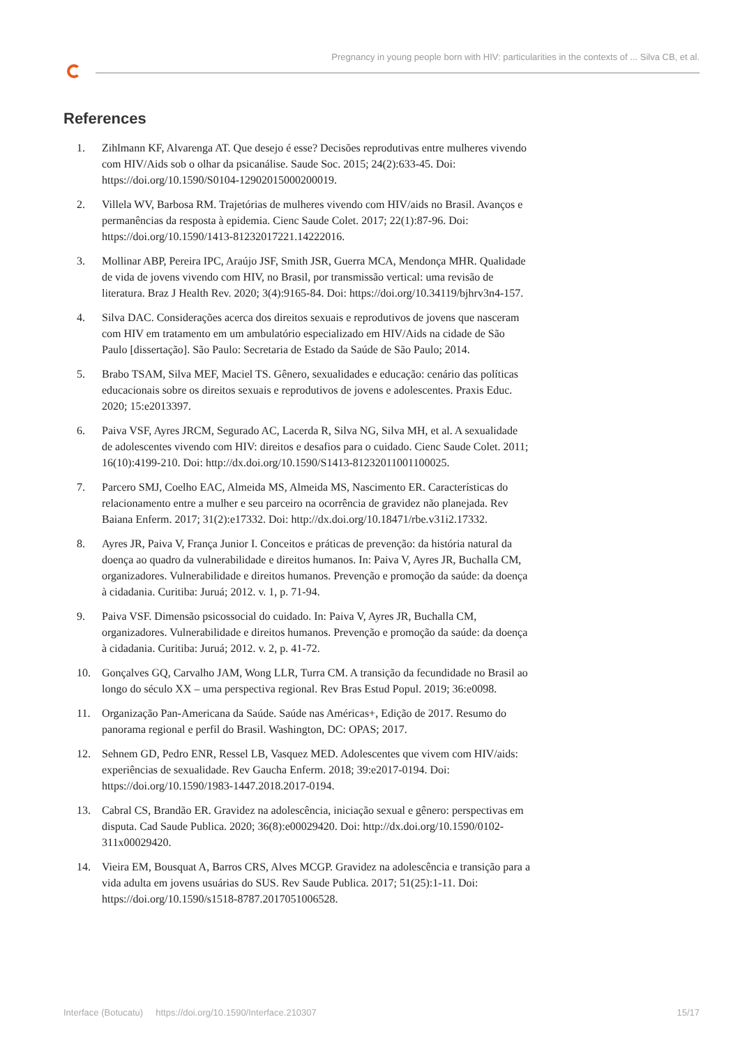Pregnancy in young people born with HIV: particularities in the contexts of ... Silva CB, et al.
References
1. Zihlmann KF, Alvarenga AT. Que desejo é esse? Decisões reprodutivas entre mulheres vivendo com HIV/Aids sob o olhar da psicanálise. Saude Soc. 2015; 24(2):633-45. Doi: https://doi.org/10.1590/S0104-12902015000200019.
2. Villela WV, Barbosa RM. Trajetórias de mulheres vivendo com HIV/aids no Brasil. Avanços e permanências da resposta à epidemia. Cienc Saude Colet. 2017; 22(1):87-96. Doi: https://doi.org/10.1590/1413-81232017221.14222016.
3. Mollinar ABP, Pereira IPC, Araújo JSF, Smith JSR, Guerra MCA, Mendonça MHR. Qualidade de vida de jovens vivendo com HIV, no Brasil, por transmissão vertical: uma revisão de literatura. Braz J Health Rev. 2020; 3(4):9165-84. Doi: https://doi.org/10.34119/bjhrv3n4-157.
4. Silva DAC. Considerações acerca dos direitos sexuais e reprodutivos de jovens que nasceram com HIV em tratamento em um ambulatório especializado em HIV/Aids na cidade de São Paulo [dissertação]. São Paulo: Secretaria de Estado da Saúde de São Paulo; 2014.
5. Brabo TSAM, Silva MEF, Maciel TS. Gênero, sexualidades e educação: cenário das políticas educacionais sobre os direitos sexuais e reprodutivos de jovens e adolescentes. Praxis Educ. 2020; 15:e2013397.
6. Paiva VSF, Ayres JRCM, Segurado AC, Lacerda R, Silva NG, Silva MH, et al. A sexualidade de adolescentes vivendo com HIV: direitos e desafios para o cuidado. Cienc Saude Colet. 2011; 16(10):4199-210. Doi: http://dx.doi.org/10.1590/S1413-81232011001100025.
7. Parcero SMJ, Coelho EAC, Almeida MS, Almeida MS, Nascimento ER. Características do relacionamento entre a mulher e seu parceiro na ocorrência de gravidez não planejada. Rev Baiana Enferm. 2017; 31(2):e17332. Doi: http://dx.doi.org/10.18471/rbe.v31i2.17332.
8. Ayres JR, Paiva V, França Junior I. Conceitos e práticas de prevenção: da história natural da doença ao quadro da vulnerabilidade e direitos humanos. In: Paiva V, Ayres JR, Buchalla CM, organizadores. Vulnerabilidade e direitos humanos. Prevenção e promoção da saúde: da doença à cidadania. Curitiba: Juruá; 2012. v. 1, p. 71-94.
9. Paiva VSF. Dimensão psicossocial do cuidado. In: Paiva V, Ayres JR, Buchalla CM, organizadores. Vulnerabilidade e direitos humanos. Prevenção e promoção da saúde: da doença à cidadania. Curitiba: Juruá; 2012. v. 2, p. 41-72.
10. Gonçalves GQ, Carvalho JAM, Wong LLR, Turra CM. A transição da fecundidade no Brasil ao longo do século XX – uma perspectiva regional. Rev Bras Estud Popul. 2019; 36:e0098.
11. Organização Pan-Americana da Saúde. Saúde nas Américas+, Edição de 2017. Resumo do panorama regional e perfil do Brasil. Washington, DC: OPAS; 2017.
12. Sehnem GD, Pedro ENR, Ressel LB, Vasquez MED. Adolescentes que vivem com HIV/aids: experiências de sexualidade. Rev Gaucha Enferm. 2018; 39:e2017-0194. Doi: https://doi.org/10.1590/1983-1447.2018.2017-0194.
13. Cabral CS, Brandão ER. Gravidez na adolescência, iniciação sexual e gênero: perspectivas em disputa. Cad Saude Publica. 2020; 36(8):e00029420. Doi: http://dx.doi.org/10.1590/0102-311x00029420.
14. Vieira EM, Bousquat A, Barros CRS, Alves MCGP. Gravidez na adolescência e transição para a vida adulta em jovens usuárias do SUS. Rev Saude Publica. 2017; 51(25):1-11. Doi: https://doi.org/10.1590/s1518-8787.2017051006528.
Interface (Botucatu) https://doi.org/10.1590/Interface.210307 15/17